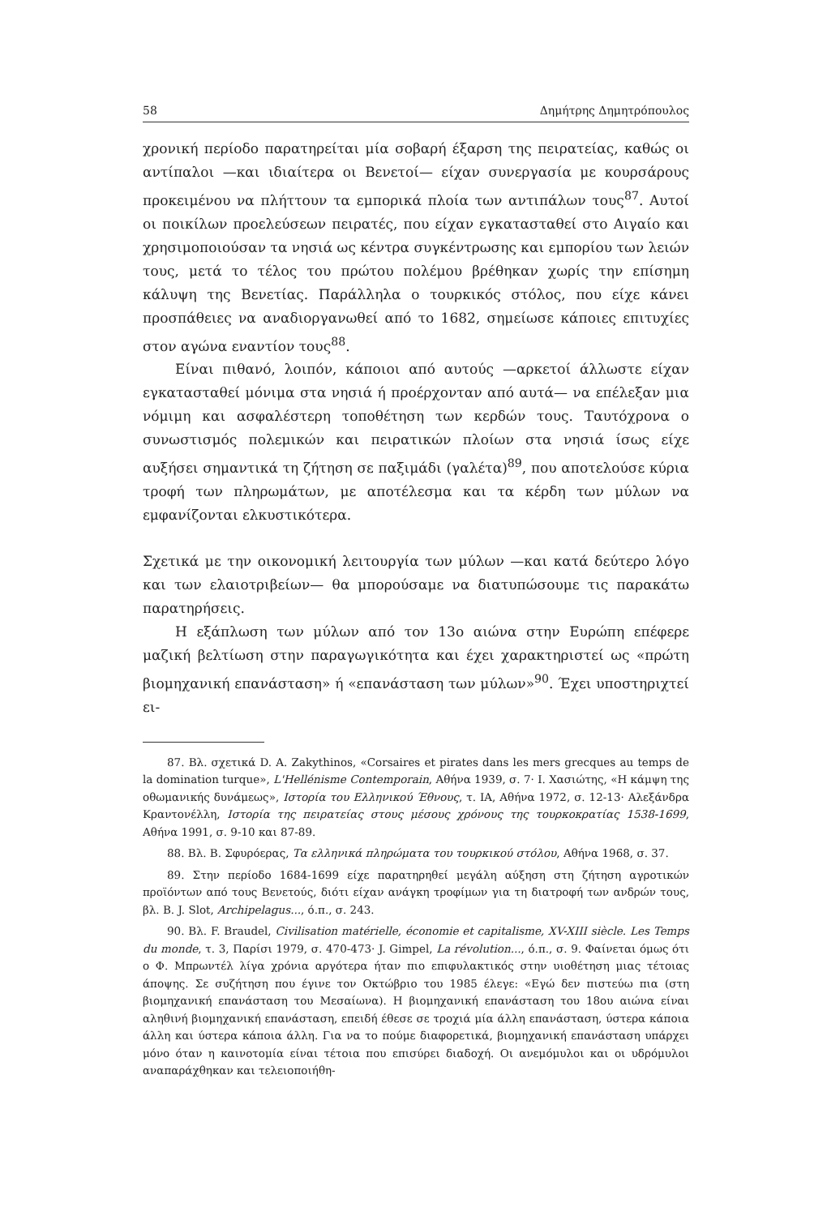58 Δημήτρης Δημητρόπουλος
χρονική περίοδο παρατηρείται μία σοβαρή έξαρση της πειρατείας, καθώς οι αντίπαλοι —και ιδιαίτερα οι Βενετοί— είχαν συνεργασία με κουρσάρους προκειμένου να πλήττουν τα εμπορικά πλοία των αντιπάλων τους<sup>87</sup>. Αυτοί οι ποικίλων προελεύσεων πειρατές, που είχαν εγκατασταθεί στο Αιγαίο και χρησιμοποιούσαν τα νησιά ως κέντρα συγκέντρωσης και εμπορίου των λειών τους, μετά το τέλος του πρώτου πολέμου βρέθηκαν χωρίς την επίσημη κάλυψη της Βενετίας. Παράλληλα ο τουρκικός στόλος, που είχε κάνει προσπάθειες να αναδιοργανωθεί από το 1682, σημείωσε κάποιες επιτυχίες στον αγώνα εναντίον τους<sup>88</sup>.
Είναι πιθανό, λοιπόν, κάποιοι από αυτούς —αρκετοί άλλωστε είχαν εγκατασταθεί μόνιμα στα νησιά ή προέρχονταν από αυτά— να επέλεξαν μια νόμιμη και ασφαλέστερη τοποθέτηση των κερδών τους. Ταυτόχρονα ο συνωστισμός πολεμικών και πειρατικών πλοίων στα νησιά ίσως είχε αυξήσει σημαντικά τη ζήτηση σε παξιμάδι (γαλέτα)<sup>89</sup>, που αποτελούσε κύρια τροφή των πληρωμάτων, με αποτέλεσμα και τα κέρδη των μύλων να εμφανίζονται ελκυστικότερα.
Σχετικά με την οικονομική λειτουργία των μύλων —και κατά δεύτερο λόγο και των ελαιοτριβείων— θα μπορούσαμε να διατυπώσουμε τις παρακάτω παρατηρήσεις.
Η εξάπλωση των μύλων από τον 13ο αιώνα στην Ευρώπη επέφερε μαζική βελτίωση στην παραγωγικότητα και έχει χαρακτηριστεί ως «πρώτη βιομηχανική επανάσταση» ή «επανάσταση των μύλων»<sup>90</sup>. Έχει υποστηριχτεί ει-
87. Βλ. σχετικά D. A. Zakythinos, «Corsaires et pirates dans les mers grecques au temps de la domination turque», L'Hellénisme Contemporain, Αθήνα 1939, σ. 7· Ι. Χασιώτης, «Η κάμψη της οθωμανικής δυνάμεως», Ιστορία του Ελληνικού Έθνους, τ. ΙΑ, Αθήνα 1972, σ. 12-13· Αλεξάνδρα Κραντονέλλη, Ιστορία της πειρατείας στους μέσους χρόνους της τουρκοκρατίας 1538-1699, Αθήνα 1991, σ. 9-10 και 87-89.
88. Βλ. Β. Σφυρόερας, Τα ελληνικά πληρώματα του τουρκικού στόλου, Αθήνα 1968, σ. 37.
89. Στην περίοδο 1684-1699 είχε παρατηρηθεί μεγάλη αύξηση στη ζήτηση αγροτικών προϊόντων από τους Βενετούς, διότι είχαν ανάγκη τροφίμων για τη διατροφή των ανδρών τους, βλ. B. J. Slot, Archipelagus..., ό.π., σ. 243.
90. Βλ. F. Braudel, Civilisation matérielle, économie et capitalisme, XV-XIII siècle. Les Temps du monde, τ. 3, Παρίσι 1979, σ. 470-473· J. Gimpel, La révolution..., ό.π., σ. 9. Φαίνεται όμως ότι ο Φ. Μπρωντέλ λίγα χρόνια αργότερα ήταν πιο επιφυλακτικός στην υιοθέτηση μιας τέτοιας άποψης. Σε συζήτηση που έγινε τον Οκτώβριο του 1985 έλεγε: «Εγώ δεν πιστεύω πια (στη βιομηχανική επανάσταση του Μεσαίωνα). Η βιομηχανική επανάσταση του 18ου αιώνα είναι αληθινή βιομηχανική επανάσταση, επειδή έθεσε σε τροχιά μία άλλη επανάσταση, ύστερα κάποια άλλη και ύστερα κάποια άλλη. Για να το πούμε διαφορετικά, βιομηχανική επανάσταση υπάρχει μόνο όταν η καινοτομία είναι τέτοια που επισύρει διαδοχή. Οι ανεμόμυλοι και οι υδρόμυλοι αναπαράχθηκαν και τελειοποιήθη-